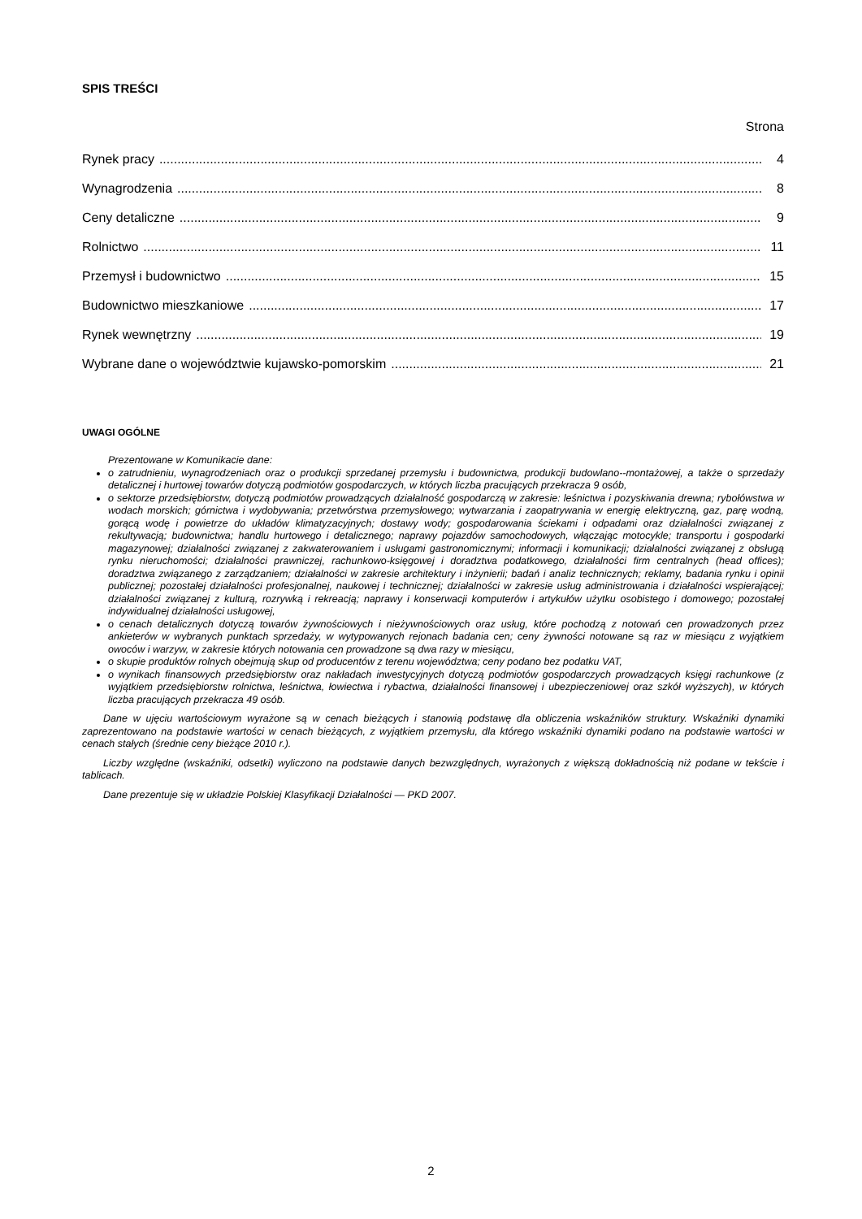SPIS TREŚCI
Strona
Rynek pracy 4
Wynagrodzenia 8
Ceny detaliczne 9
Rolnictwo 11
Przemysł i budownictwo 15
Budownictwo mieszkaniowe 17
Rynek wewnętrzny 19
Wybrane dane o województwie kujawsko-pomorskim 21
UWAGI OGÓLNE
Prezentowane w Komunikacie dane:
o zatrudnieniu, wynagrodzeniach oraz o produkcji sprzedanej przemysłu i budownictwa, produkcji budowlano--montażowej, a także o sprzedaży detalicznej i hurtowej towarów dotyczą podmiotów gospodarczych, w których liczba pracujących przekracza 9 osób,
o sektorze przedsiębiorstw, dotyczą podmiotów prowadzących działalność gospodarczą w zakresie: leśnictwa i pozyskiwania drewna; rybołówstwa w wodach morskich; górnictwa i wydobywania; przetwórstwa przemysłowego; wytwarzania i zaopatrywania w energię elektryczną, gaz, parę wodną, gorącą wodę i powietrze do układów klimatyzacyjnych; dostawy wody; gospodarowania ściekami i odpadami oraz działalności związanej z rekultywacją; budownictwa; handlu hurtowego i detalicznego; naprawy pojazdów samochodowych, włączając motocykle; transportu i gospodarki magazynowej; działalności związanej z zakwaterowaniem i usługami gastronomicznymi; informacji i komunikacji; działalności związanej z obsługą rynku nieruchomości; działalności prawniczej, rachunkowo-księgowej i doradztwa podatkowego, działalności firm centralnych (head offices); doradztwa związanego z zarządzaniem; działalności w zakresie architektury i inżynierii; badań i analiz technicznych; reklamy, badania rynku i opinii publicznej; pozostałej działalności profesjonalnej, naukowej i technicznej; działalności w zakresie usług administrowania i działalności wspierającej; działalności związanej z kulturą, rozrywką i rekreacją; naprawy i konserwacji komputerów i artykułów użytku osobistego i domowego; pozostałej indywidualnej działalności usługowej,
o cenach detalicznych dotyczą towarów żywnościowych i nieżywnościowych oraz usług, które pochodzą z notowań cen prowadzonych przez ankieterów w wybranych punktach sprzedaży, w wytypowanych rejonach badania cen; ceny żywności notowane są raz w miesiącu z wyjątkiem owoców i warzyw, w zakresie których notowania cen prowadzone są dwa razy w miesiącu,
o skupie produktów rolnych obejmują skup od producentów z terenu województwa; ceny podano bez podatku VAT,
o wynikach finansowych przedsiębiorstw oraz nakładach inwestycyjnych dotyczą podmiotów gospodarczych prowadzących księgi rachunkowe (z wyjątkiem przedsiębiorstw rolnictwa, leśnictwa, łowiectwa i rybactwa, działalności finansowej i ubezpieczeniowej oraz szkół wyższych), w których liczba pracujących przekracza 49 osób.
Dane w ujęciu wartościowym wyrażone są w cenach bieżących i stanowią podstawę dla obliczenia wskaźników struktury. Wskaźniki dynamiki zaprezentowano na podstawie wartości w cenach bieżących, z wyjątkiem przemysłu, dla którego wskaźniki dynamiki podano na podstawie wartości w cenach stałych (średnie ceny bieżące 2010 r.).
Liczby względne (wskaźniki, odsetki) wyliczono na podstawie danych bezwzględnych, wyrażonych z większą dokładnością niż podane w tekście i tablicach.
Dane prezentuje się w układzie Polskiej Klasyfikacji Działalności — PKD 2007.
2